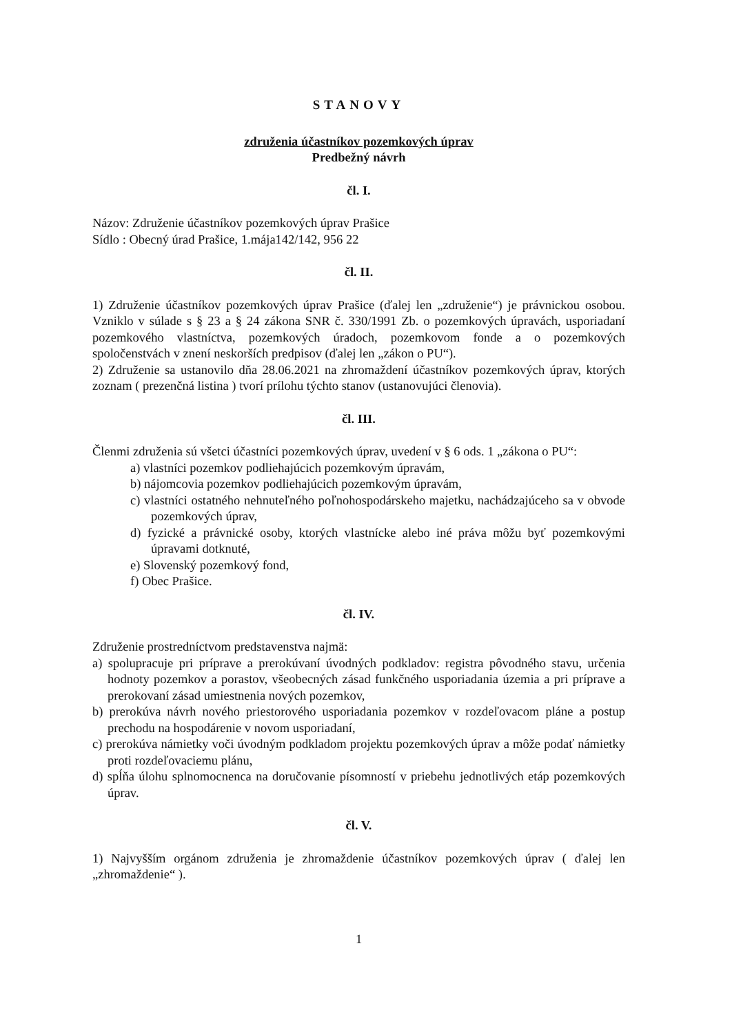STANOVY
združenia účastníkov pozemkových úprav
Predbežný návrh
čl. I.
Názov: Združenie účastníkov pozemkových úprav Prašice
Sídlo : Obecný úrad Prašice, 1.mája142/142, 956 22
čl. II.
1) Združenie účastníkov pozemkových úprav Prašice (ďalej len „združenie“) je právnickou osobou. Vzniklo v súlade s § 23 a § 24 zákona SNR č. 330/1991 Zb. o pozemkových úpravách, usporiadaní pozemkového vlastníctva, pozemkových úradoch, pozemkovom fonde a o pozemkových spoločenstvách v znení neskorších predpisov (ďalej len „zákon o PU“).
2) Združenie sa ustanovilo dňa 28.06.2021 na zhromaždení účastníkov pozemkových úprav, ktorých zoznam ( prezenčná listina ) tvorí prílohu týchto stanov (ustanovujúci členovia).
čl. III.
Členmi združenia sú všetci účastníci pozemkových úprav, uvedení v § 6 ods. 1 „zákona o PU“:
a) vlastníci pozemkov podliehajúcich pozemkovým úpravám,
b) nájomcovia pozemkov podliehajúcich pozemkovým úpravám,
c) vlastníci ostatného nehnuteľného poľnohospodárskeho majetku, nachádzajúceho sa v obvode pozemkových úprav,
d) fyzické a právnické osoby, ktorých vlastnícke alebo iné práva môžu byť pozemkovými úpravami dotknuté,
e) Slovenský pozemkový fond,
f) Obec Prašice.
čl. IV.
Združenie prostredníctvom predstavenstva najmä:
a) spolupracuje pri príprave a prerokúvaní úvodných podkladov: registra pôvodného stavu, určenia hodnoty pozemkov a porastov, všeobecných zásad funkčného usporiadania územia a pri príprave a prerokovaní zásad umiestnenia nových pozemkov,
b) prerokúva návrh nového priestorového usporiadania pozemkov v rozdeľovacom pláne a postup prechodu na hospodárenie v novom usporiadaní,
c) prerokúva námietky voči úvodným podkladom projektu pozemkových úprav a môže podať námietky proti rozdeľovaciemu plánu,
d) spĺňa úlohu splnomocnenca na doručovanie písomností v priebehu jednotlivých etáp pozemkových úprav.
čl. V.
1) Najvyšším orgánom združenia je zhromaždenie účastníkov pozemkových úprav ( ďalej len „zhromaždenie“ ).
1